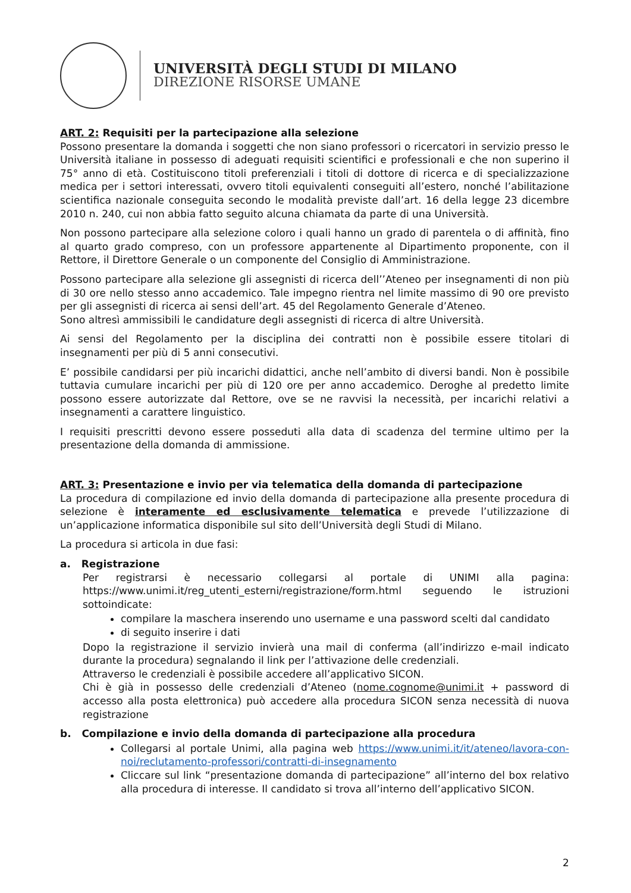UNIVERSITÀ DEGLI STUDI DI MILANO
DIREZIONE RISORSE UMANE
ART. 2: Requisiti per la partecipazione alla selezione
Possono presentare la domanda i soggetti che non siano professori o ricercatori in servizio presso le Università italiane in possesso di adeguati requisiti scientifici e professionali e che non superino il 75° anno di età. Costituiscono titoli preferenziali i titoli di dottore di ricerca e di specializzazione medica per i settori interessati, ovvero titoli equivalenti conseguiti all’estero, nonché l’abilitazione scientifica nazionale conseguita secondo le modalità previste dall’art. 16 della legge 23 dicembre 2010 n. 240, cui non abbia fatto seguito alcuna chiamata da parte di una Università.
Non possono partecipare alla selezione coloro i quali hanno un grado di parentela o di affinità, fino al quarto grado compreso, con un professore appartenente al Dipartimento proponente, con il Rettore, il Direttore Generale o un componente del Consiglio di Amministrazione.
Possono partecipare alla selezione gli assegnisti di ricerca dell’’Ateneo per insegnamenti di non più di 30 ore nello stesso anno accademico. Tale impegno rientra nel limite massimo di 90 ore previsto per gli assegnisti di ricerca ai sensi dell’art. 45 del Regolamento Generale d’Ateneo.
Sono altresì ammissibili le candidature degli assegnisti di ricerca di altre Università.
Ai sensi del Regolamento per la disciplina dei contratti non è possibile essere titolari di insegnamenti per più di 5 anni consecutivi.
E’ possibile candidarsi per più incarichi didattici, anche nell’ambito di diversi bandi. Non è possibile tuttavia cumulare incarichi per più di 120 ore per anno accademico. Deroghe al predetto limite possono essere autorizzate dal Rettore, ove se ne ravvisi la necessità, per incarichi relativi a insegnamenti a carattere linguistico.
I requisiti prescritti devono essere posseduti alla data di scadenza del termine ultimo per la presentazione della domanda di ammissione.
ART. 3: Presentazione e invio per via telematica della domanda di partecipazione
La procedura di compilazione ed invio della domanda di partecipazione alla presente procedura di selezione è interamente ed esclusivamente telematica e prevede l’utilizzazione di un’applicazione informatica disponibile sul sito dell’Università degli Studi di Milano.
La procedura si articola in due fasi:
a. Registrazione
Per registrarsi è necessario collegarsi al portale di UNIMI alla pagina: https://www.unimi.it/reg_utenti_esterni/registrazione/form.html seguendo le istruzioni sottoindicate:
compilare la maschera inserendo uno username e una password scelti dal candidato
di seguito inserire i dati
Dopo la registrazione il servizio invierà una mail di conferma (all’indirizzo e-mail indicato durante la procedura) segnalando il link per l’attivazione delle credenziali.
Attraverso le credenziali è possibile accedere all’applicativo SICON.
Chi è già in possesso delle credenziali d’Ateneo (nome.cognome@unimi.it + password di accesso alla posta elettronica) può accedere alla procedura SICON senza necessità di nuova registrazione
b. Compilazione e invio della domanda di partecipazione alla procedura
Collegarsi al portale Unimi, alla pagina web https://www.unimi.it/it/ateneo/lavora-con-noi/reclutamento-professori/contratti-di-insegnamento
Cliccare sul link “presentazione domanda di partecipazione” all’interno del box relativo alla procedura di interesse. Il candidato si trova all’interno dell’applicativo SICON.
2